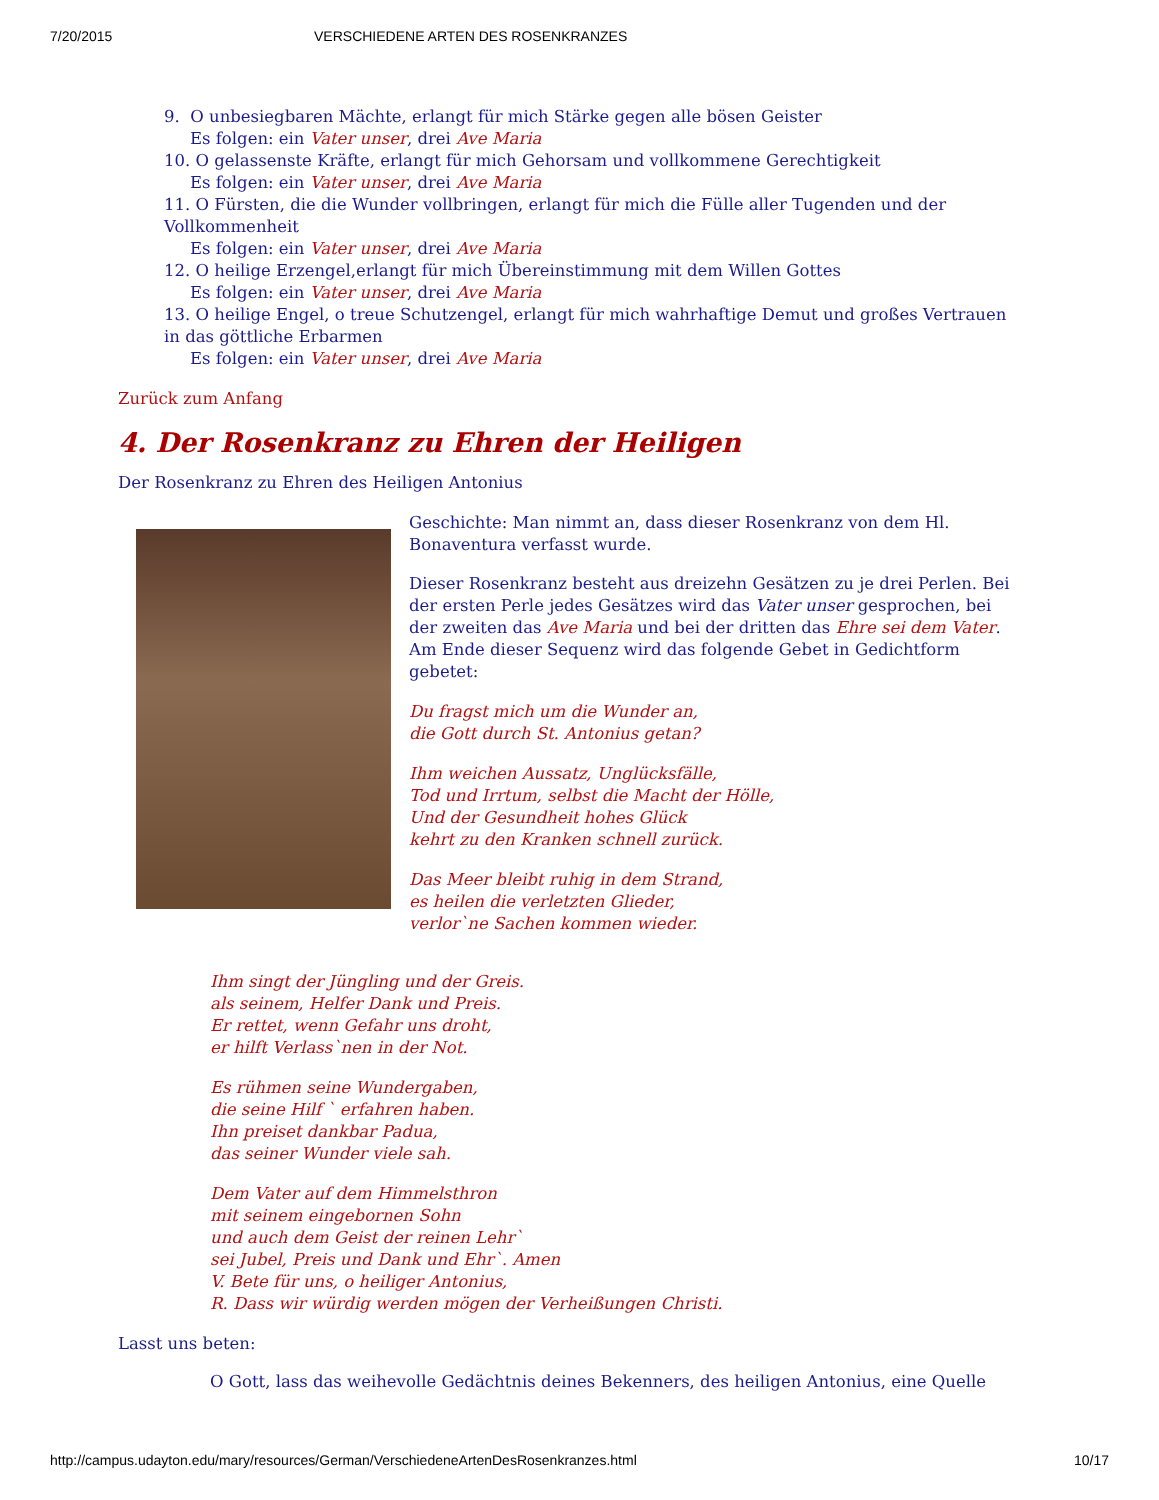7/20/2015 VERSCHIEDENE ARTEN DES ROSENKRANZES
9. O unbesiegbaren Mächte, erlangt für mich Stärke gegen alle bösen Geister
Es folgen: ein Vater unser, drei Ave Maria
10. O gelassenste Kräfte, erlangt für mich Gehorsam und vollkommene Gerechtigkeit
Es folgen: ein Vater unser, drei Ave Maria
11. O Fürsten, die die Wunder vollbringen, erlangt für mich die Fülle aller Tugenden und der Vollkommenheit
Es folgen: ein Vater unser, drei Ave Maria
12. O heilige Erzengel,erlangt für mich Übereinstimmung mit dem Willen Gottes
Es folgen: ein Vater unser, drei Ave Maria
13. O heilige Engel, o treue Schutzengel, erlangt für mich wahrhaftige Demut und großes Vertrauen in das göttliche Erbarmen
Es folgen: ein Vater unser, drei Ave Maria
Zurück zum Anfang
4. Der Rosenkranz zu Ehren der Heiligen
Der Rosenkranz zu Ehren des Heiligen Antonius
Geschichte: Man nimmt an, dass dieser Rosenkranz von dem Hl. Bonaventura verfasst wurde.
Dieser Rosenkranz besteht aus dreizehn Gesätzen zu je drei Perlen. Bei der ersten Perle jedes Gesätzes wird das Vater unser gesprochen, bei der zweiten das Ave Maria und bei der dritten das Ehre sei dem Vater. Am Ende dieser Sequenz wird das folgende Gebet in Gedichtform gebetet:
Du fragst mich um die Wunder an,
die Gott durch St. Antonius getan?
Ihm weichen Aussatz, Unglücksfälle,
Tod und Irrtum, selbst die Macht der Hölle,
Und der Gesundheit hohes Glück
kehrt zu den Kranken schnell zurück.
Das Meer bleibt ruhig in dem Strand,
es heilen die verletzten Glieder,
verlor`ne Sachen kommen wieder.
Ihm singt der Jüngling und der Greis.
als seinem, Helfer Dank und Preis.
Er rettet, wenn Gefahr uns droht,
er hilft Verlass`nen in der Not.
Es rühmen seine Wundergaben,
die seine Hilf ` erfahren haben.
Ihn preiset dankbar Padua,
das seiner Wunder viele sah.
Dem Vater auf dem Himmelsthron
mit seinem eingebornen Sohn
und auch dem Geist der reinen Lehr`
sei Jubel, Preis und Dank und Ehr`. Amen
V. Bete für uns, o heiliger Antonius,
R. Dass wir würdig werden mögen der Verheißungen Christi.
Lasst uns beten:
O Gott, lass das weihevolle Gedächtnis deines Bekenners, des heiligen Antonius, eine Quelle
http://campus.udayton.edu/mary/resources/German/VerschiedeneArtenDesRosenkranzes.html 10/17